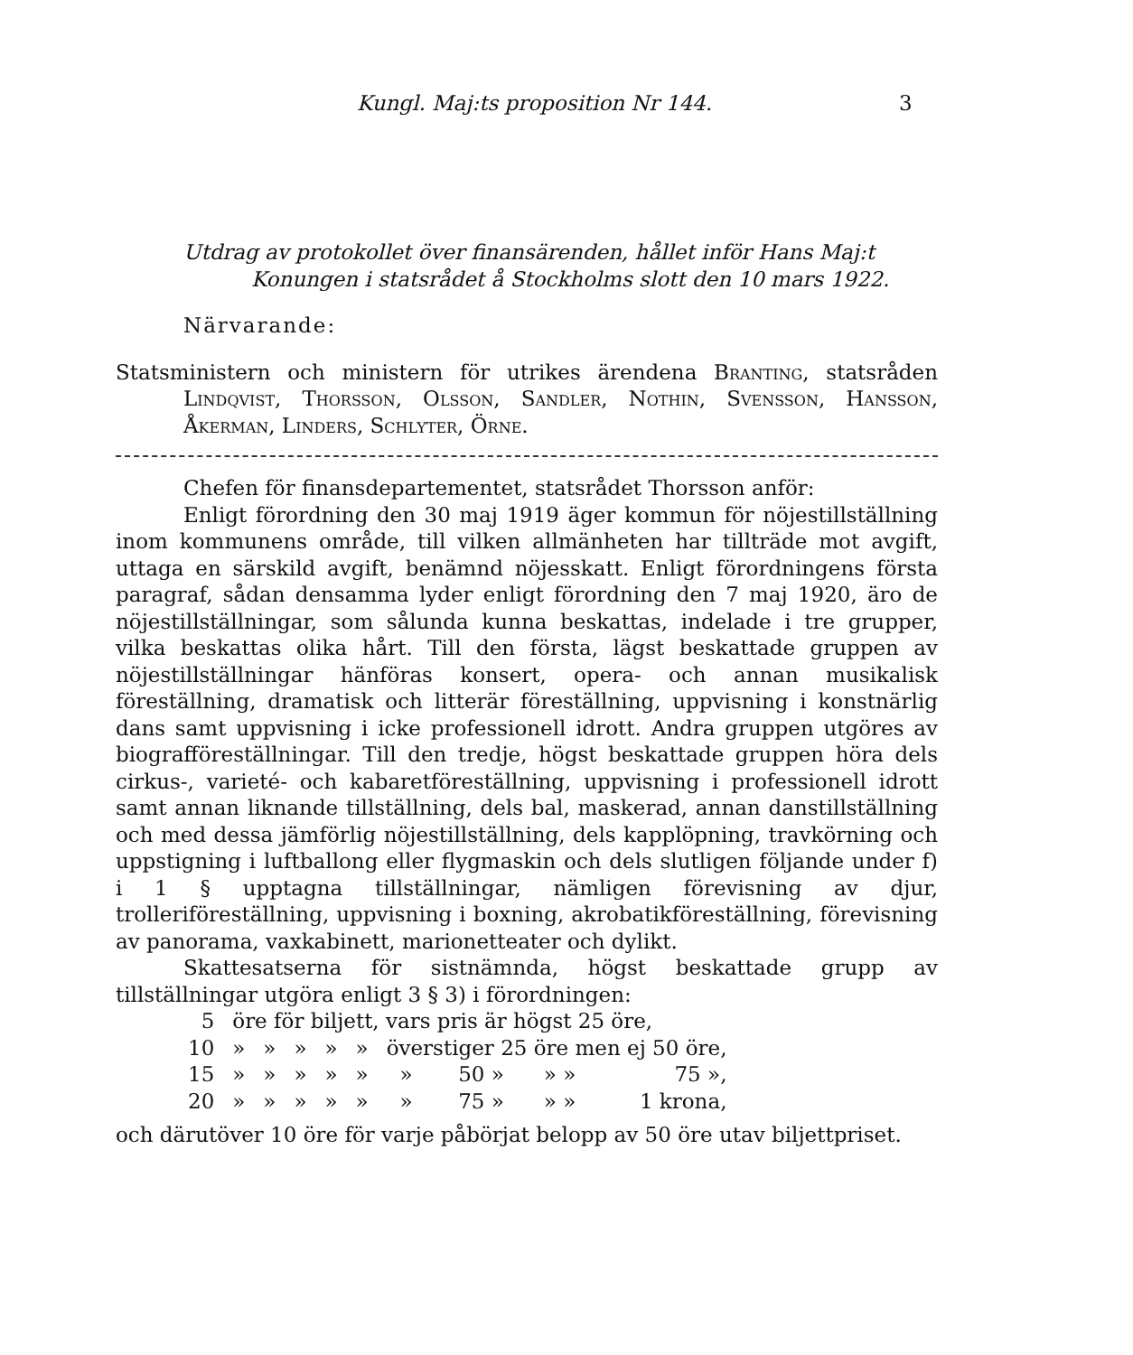Kungl. Maj:ts proposition Nr 144. 3
Utdrag av protokollet över finansärenden, hållet inför Hans Maj:t
Konungen i statsrådet å Stockholms slott den 10 mars 1922.
Närvarande:
Statsministern och ministern för utrikes ärendena Branting, statsråden Lindqvist, Thorsson, Olsson, Sandler, Nothin, Svensson, Hansson, Åkerman, Linders, Schlyter, Örne.
Chefen för finansdepartementet, statsrådet Thorsson anför:
Enligt förordning den 30 maj 1919 äger kommun för nöjestillställning inom kommunens område, till vilken allmänheten har tillträde mot avgift, uttaga en särskild avgift, benämnd nöjesskatt. Enligt förordningens första paragraf, sådan densamma lyder enligt förordning den 7 maj 1920, äro de nöjestillställningar, som sålunda kunna beskattas, indelade i tre grupper, vilka beskattas olika hårt. Till den första, lägst beskattade gruppen av nöjestillställningar hänföras konsert, opera- och annan musikalisk föreställning, dramatisk och litterär föreställning, uppvisning i konstnärlig dans samt uppvisning i icke professionell idrott. Andra gruppen utgöres av biografföreställningar. Till den tredje, högst beskattade gruppen höra dels cirkus-, varieté- och kabaretföreställning, uppvisning i professionell idrott samt annan liknande tillställning, dels bal, maskerad, annan danstillställning och med dessa jämförlig nöjestillställning, dels kapplöpning, travkörning och uppstigning i luftballong eller flygmaskin och dels slutligen följande under f) i 1 § upptagna tillställningar, nämligen förevisning av djur, trolleriföreställning, uppvisning i boxning, akrobatikföreställning, förevisning av panorama, vaxkabinett, marionetteater och dylikt.
Skattesatserna för sistnämnda, högst beskattade grupp av tillställningar utgöra enligt 3 § 3) i förordningen:
| 5 | öre för biljett, vars pris är högst 25 öre, | | | | | | | | |
| 10 | » | » | » | » | » | överstiger 25 öre men ej 50 öre, | | | |
| 15 | » | » | » | » | » | » | 50 » | » » | 75 », |
| 20 | » | » | » | » | » | » | 75 » | » » | 1 krona, |
och därutöver 10 öre för varje påbörjat belopp av 50 öre utav biljettpriset.